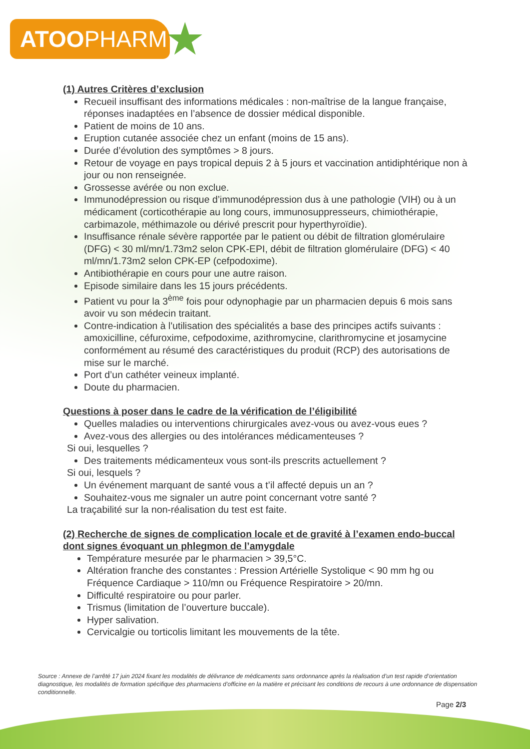ATOOPHARM
★
(1) Autres Critères d’exclusion
Recueil insuffisant des informations médicales : non-maîtrise de la langue française, réponses inadaptées en l’absence de dossier médical disponible.
Patient de moins de 10 ans.
Eruption cutanée associée chez un enfant (moins de 15 ans).
Durée d’évolution des symptômes > 8 jours.
Retour de voyage en pays tropical depuis 2 à 5 jours et vaccination antidiphtérique non à jour ou non renseignée.
Grossesse avérée ou non exclue.
Immunodépression ou risque d’immunodépression dus à une pathologie (VIH) ou à un médicament (corticothérapie au long cours, immunosuppresseurs, chimiothérapie, carbimazole, méthimazole ou dérivé prescrit pour hyperthyroïdie).
Insuffisance rénale sévère rapportée par le patient ou débit de filtration glomérulaire (DFG) < 30 ml/mn/1.73m2 selon CPK-EPI, débit de filtration glomérulaire (DFG) < 40 ml/mn/1.73m2 selon CPK-EP (cefpodoxime).
Antibiothérapie en cours pour une autre raison.
Episode similaire dans les 15 jours précédents.
Patient vu pour la 3<sup>ème</sup> fois pour odynophagie par un pharmacien depuis 6 mois sans avoir vu son médecin traitant.
Contre-indication à l'utilisation des spécialités a base des principes actifs suivants : amoxicilline, céfuroxime, cefpodoxime, azithromycine, clarithromycine et josamycine conformément au résumé des caractéristiques du produit (RCP) des autorisations de mise sur le marché.
Port d’un cathéter veineux implanté.
Doute du pharmacien.
Questions à poser dans le cadre de la vérification de l’éligibilité
Quelles maladies ou interventions chirurgicales avez-vous ou avez-vous eues ?
Avez-vous des allergies ou des intolérances médicamenteuses ?
Si oui, lesquelles ?
Des traitements médicamenteux vous sont-ils prescrits actuellement ?
Si oui, lesquels ?
Un événement marquant de santé vous a t’il affecté depuis un an ?
Souhaitez-vous me signaler un autre point concernant votre santé ?
La traçabilité sur la non-réalisation du test est faite.
(2) Recherche de signes de complication locale et de gravité à l’examen endo-buccal dont signes évoquant un phlegmon de l’amygdale
Température mesurée par le pharmacien > 39,5°C.
Altération franche des constantes : Pression Artérielle Systolique < 90 mm hg ou Fréquence Cardiaque > 110/mn ou Fréquence Respiratoire > 20/mn.
Difficulté respiratoire ou pour parler.
Trismus (limitation de l’ouverture buccale).
Hyper salivation.
Cervicalgie ou torticolis limitant les mouvements de la tête.
Source : Annexe de l’arrêté 17 juin 2024 fixant les modalités de délivrance de médicaments sans ordonnance après la réalisation d’un test rapide d’orientation diagnostique, les modalités de formation spécifique des pharmaciens d’officine en la matière et précisant les conditions de recours à une ordonnance de dispensation conditionnelle.
Page 2/3